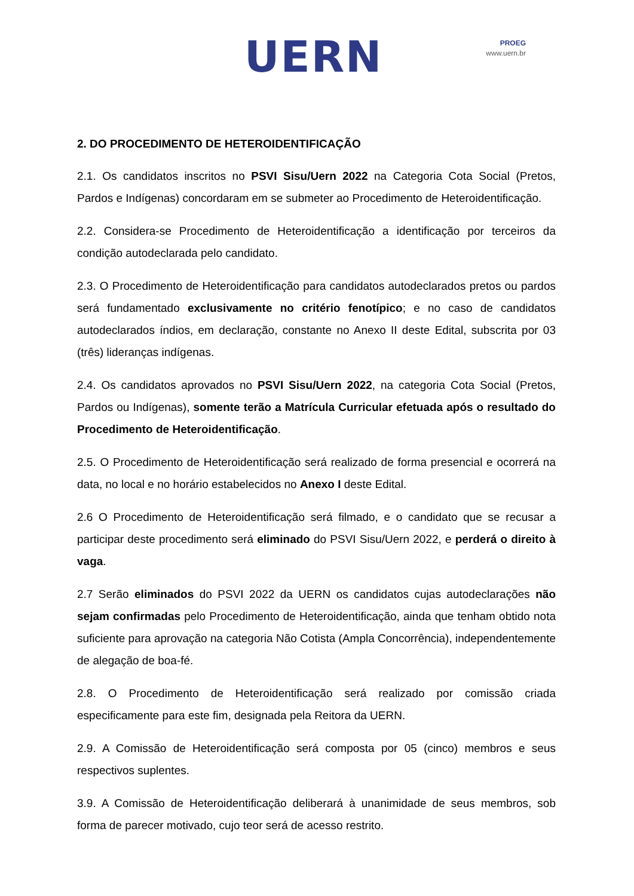UERN
PROEG
www.uern.br
2. DO PROCEDIMENTO DE HETEROIDENTIFICAÇÃO
2.1. Os candidatos inscritos no PSVI Sisu/Uern 2022 na Categoria Cota Social (Pretos, Pardos e Indígenas) concordaram em se submeter ao Procedimento de Heteroidentificação.
2.2. Considera-se Procedimento de Heteroidentificação a identificação por terceiros da condição autodeclarada pelo candidato.
2.3. O Procedimento de Heteroidentificação para candidatos autodeclarados pretos ou pardos será fundamentado exclusivamente no critério fenotípico; e no caso de candidatos autodeclarados índios, em declaração, constante no Anexo II deste Edital, subscrita por 03 (três) lideranças indígenas.
2.4. Os candidatos aprovados no PSVI Sisu/Uern 2022, na categoria Cota Social (Pretos, Pardos ou Indígenas), somente terão a Matrícula Curricular efetuada após o resultado do Procedimento de Heteroidentificação.
2.5. O Procedimento de Heteroidentificação será realizado de forma presencial e ocorrerá na data, no local e no horário estabelecidos no Anexo I deste Edital.
2.6 O Procedimento de Heteroidentificação será filmado, e o candidato que se recusar a participar deste procedimento será eliminado do PSVI Sisu/Uern 2022, e perderá o direito à vaga.
2.7 Serão eliminados do PSVI 2022 da UERN os candidatos cujas autodeclarações não sejam confirmadas pelo Procedimento de Heteroidentificação, ainda que tenham obtido nota suficiente para aprovação na categoria Não Cotista (Ampla Concorrência), independentemente de alegação de boa-fé.
2.8. O Procedimento de Heteroidentificação será realizado por comissão criada especificamente para este fim, designada pela Reitora da UERN.
2.9. A Comissão de Heteroidentificação será composta por 05 (cinco) membros e seus respectivos suplentes.
3.9. A Comissão de Heteroidentificação deliberará à unanimidade de seus membros, sob forma de parecer motivado, cujo teor será de acesso restrito.